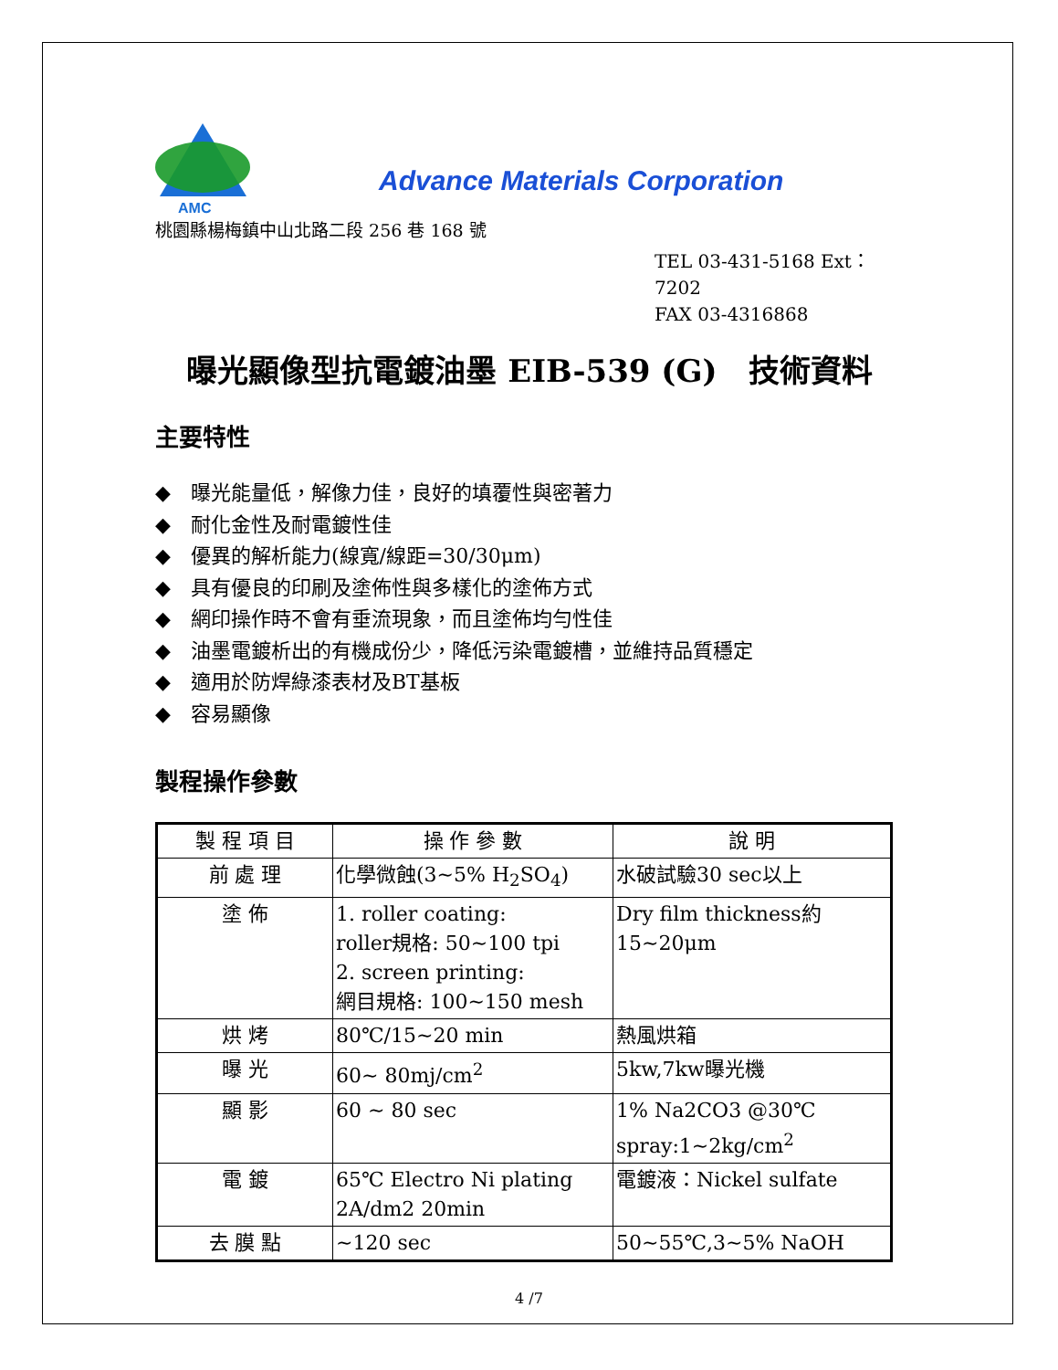AMC
Advance Materials Corporation
桃園縣楊梅鎮中山北路二段 256 巷 168 號
TEL 03-431-5168 Ext：7202
FAX 03-4316868
曝光顯像型抗電鍍油墨 EIB-539 (G)　技術資料
主要特性
◆ 曝光能量低，解像力佳，良好的填覆性與密著力
◆ 耐化金性及耐電鍍性佳
◆ 優異的解析能力(線寬/線距=30/30μm)
◆ 具有優良的印刷及塗佈性與多樣化的塗佈方式
◆ 網印操作時不會有垂流現象，而且塗佈均勻性佳
◆ 油墨電鍍析出的有機成份少，降低污染電鍍槽，並維持品質穩定
◆ 適用於防焊綠漆表材及BT基板
◆ 容易顯像
製程操作參數
| 製 程 項 目 | 操 作 參 數 | 說 明 |
| --- | --- | --- |
| 前 處 理 | 化學微蝕(3~5% H<sub>2</sub>SO<sub>4</sub>) | 水破試驗30 sec以上 |
| 塗 佈 | 1. roller coating: roller規格: 50~100 tpi 2. screen printing: 網目規格: 100~150 mesh | Dry film thickness約 15~20μm |
| 烘 烤 | 80℃/15~20 min | 熱風烘箱 |
| 曝 光 | 60~ 80mj/cm<sup>2</sup> | 5kw,7kw曝光機 |
| 顯 影 | 60 ~ 80 sec | 1% Na2CO3 @30℃ spray:1~2kg/cm<sup>2</sup> |
| 電 鍍 | 65℃ Electro Ni plating 2A/dm2 20min | 電鍍液：Nickel sulfate |
| 去 膜 點 | ~120 sec | 50~55℃,3~5% NaOH |
4 /7